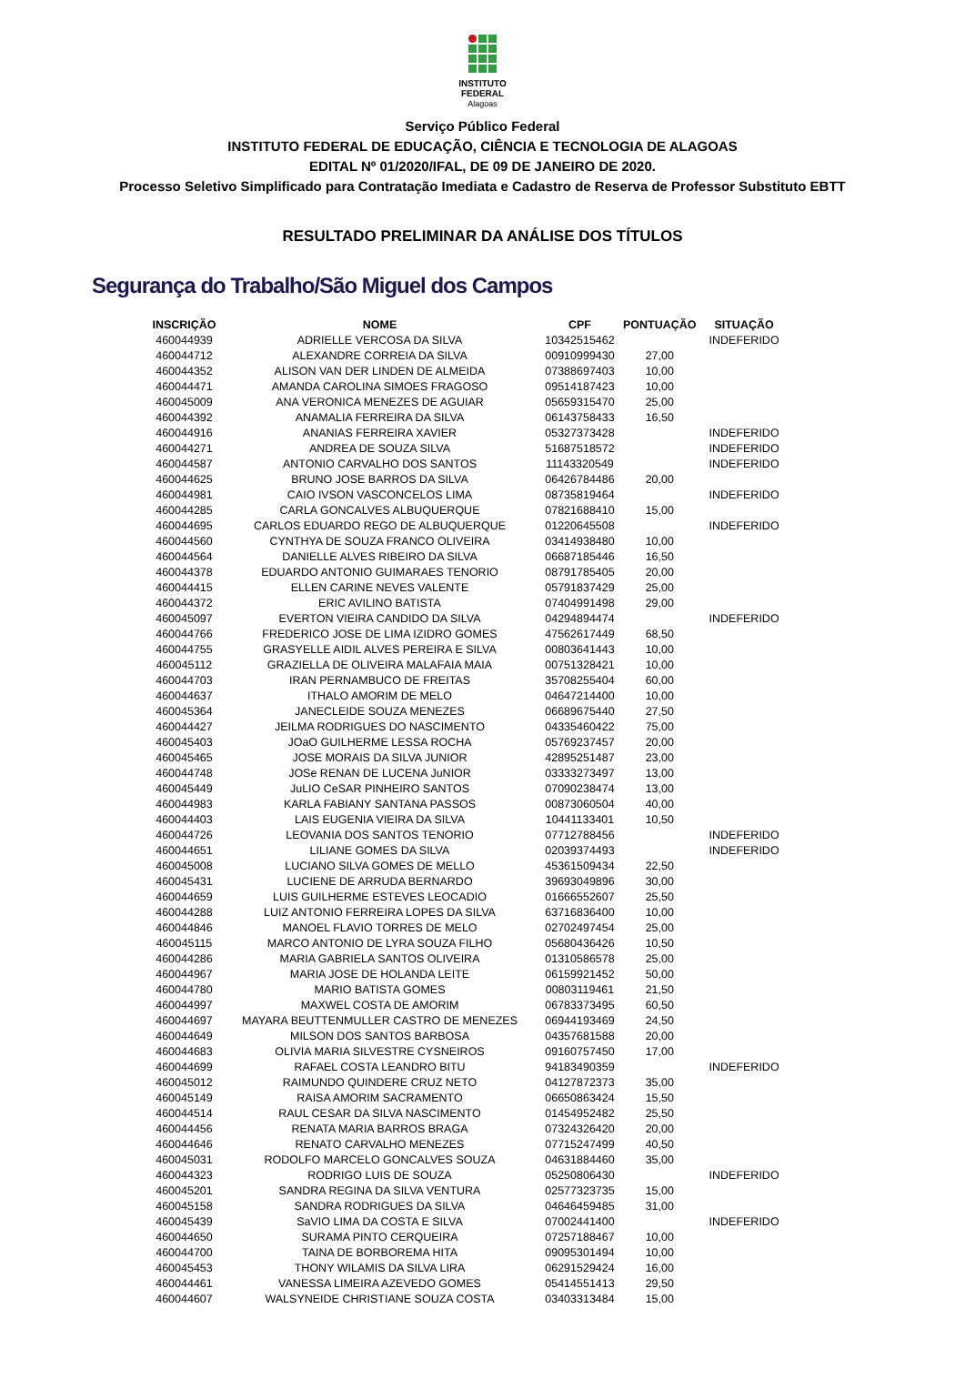INSTITUTO FEDERAL
Alagoas
Serviço Público Federal
INSTITUTO FEDERAL DE EDUCAÇÃO, CIÊNCIA E TECNOLOGIA DE ALAGOAS
EDITAL Nº 01/2020/IFAL, DE 09 DE JANEIRO DE 2020.
Processo Seletivo Simplificado para Contratação Imediata e Cadastro de Reserva de Professor Substituto EBTT
RESULTADO PRELIMINAR DA ANÁLISE DOS TÍTULOS
Segurança do Trabalho/São Miguel dos Campos
| INSCRIÇÃO | NOME | CPF | PONTUAÇÃO | SITUAÇÃO |
| --- | --- | --- | --- | --- |
| 460044939 | ADRIELLE VERCOSA DA SILVA | 10342515462 | | INDEFERIDO |
| 460044712 | ALEXANDRE CORREIA DA SILVA | 00910999430 | 27,00 | |
| 460044352 | ALISON VAN DER LINDEN DE ALMEIDA | 07388697403 | 10,00 | |
| 460044471 | AMANDA CAROLINA SIMOES FRAGOSO | 09514187423 | 10,00 | |
| 460045009 | ANA VERONICA MENEZES DE AGUIAR | 05659315470 | 25,00 | |
| 460044392 | ANAMALIA FERREIRA DA SILVA | 06143758433 | 16,50 | |
| 460044916 | ANANIAS FERREIRA XAVIER | 05327373428 | | INDEFERIDO |
| 460044271 | ANDREA DE SOUZA SILVA | 51687518572 | | INDEFERIDO |
| 460044587 | ANTONIO CARVALHO DOS SANTOS | 11143320549 | | INDEFERIDO |
| 460044625 | BRUNO JOSE BARROS DA SILVA | 06426784486 | 20,00 | |
| 460044981 | CAIO IVSON VASCONCELOS LIMA | 08735819464 | | INDEFERIDO |
| 460044285 | CARLA GONCALVES ALBUQUERQUE | 07821688410 | 15,00 | |
| 460044695 | CARLOS EDUARDO REGO DE ALBUQUERQUE | 01220645508 | | INDEFERIDO |
| 460044560 | CYNTHYA DE SOUZA FRANCO OLIVEIRA | 03414938480 | 10,00 | |
| 460044564 | DANIELLE ALVES RIBEIRO DA SILVA | 06687185446 | 16,50 | |
| 460044378 | EDUARDO ANTONIO GUIMARAES TENORIO | 08791785405 | 20,00 | |
| 460044415 | ELLEN CARINE NEVES VALENTE | 05791837429 | 25,00 | |
| 460044372 | ERIC AVILINO BATISTA | 07404991498 | 29,00 | |
| 460045097 | EVERTON VIEIRA CANDIDO DA SILVA | 04294894474 | | INDEFERIDO |
| 460044766 | FREDERICO JOSE DE LIMA IZIDRO GOMES | 47562617449 | 68,50 | |
| 460044755 | GRASYELLE AIDIL ALVES PEREIRA E SILVA | 00803641443 | 10,00 | |
| 460045112 | GRAZIELLA DE OLIVEIRA MALAFAIA MAIA | 00751328421 | 10,00 | |
| 460044703 | IRAN PERNAMBUCO DE FREITAS | 35708255404 | 60,00 | |
| 460044637 | ITHALO AMORIM DE MELO | 04647214400 | 10,00 | |
| 460045364 | JANECLEIDE SOUZA MENEZES | 06689675440 | 27,50 | |
| 460044427 | JEILMA RODRIGUES DO NASCIMENTO | 04335460422 | 75,00 | |
| 460045403 | JOaO GUILHERME LESSA ROCHA | 05769237457 | 20,00 | |
| 460045465 | JOSE MORAIS DA SILVA JUNIOR | 42895251487 | 23,00 | |
| 460044748 | JOSe RENAN DE LUCENA JuNIOR | 03333273497 | 13,00 | |
| 460045449 | JuLIO CeSAR PINHEIRO SANTOS | 07090238474 | 13,00 | |
| 460044983 | KARLA FABIANY SANTANA PASSOS | 00873060504 | 40,00 | |
| 460044403 | LAIS EUGENIA VIEIRA DA SILVA | 10441133401 | 10,50 | |
| 460044726 | LEOVANIA DOS SANTOS TENORIO | 07712788456 | | INDEFERIDO |
| 460044651 | LILIANE GOMES DA SILVA | 02039374493 | | INDEFERIDO |
| 460045008 | LUCIANO SILVA GOMES DE MELLO | 45361509434 | 22,50 | |
| 460045431 | LUCIENE DE ARRUDA BERNARDO | 39693049896 | 30,00 | |
| 460044659 | LUIS GUILHERME ESTEVES LEOCADIO | 01666552607 | 25,50 | |
| 460044288 | LUIZ ANTONIO FERREIRA LOPES DA SILVA | 63716836400 | 10,00 | |
| 460044846 | MANOEL FLAVIO TORRES DE MELO | 02702497454 | 25,00 | |
| 460045115 | MARCO ANTONIO DE LYRA SOUZA FILHO | 05680436426 | 10,50 | |
| 460044286 | MARIA GABRIELA SANTOS OLIVEIRA | 01310586578 | 25,00 | |
| 460044967 | MARIA JOSE DE HOLANDA LEITE | 06159921452 | 50,00 | |
| 460044780 | MARIO BATISTA GOMES | 00803119461 | 21,50 | |
| 460044997 | MAXWEL COSTA DE AMORIM | 06783373495 | 60,50 | |
| 460044697 | MAYARA BEUTTENMULLER CASTRO DE MENEZES | 06944193469 | 24,50 | |
| 460044649 | MILSON DOS SANTOS BARBOSA | 04357681588 | 20,00 | |
| 460044683 | OLIVIA MARIA SILVESTRE CYSNEIROS | 09160757450 | 17,00 | |
| 460044699 | RAFAEL COSTA LEANDRO BITU | 94183490359 | | INDEFERIDO |
| 460045012 | RAIMUNDO QUINDERE CRUZ NETO | 04127872373 | 35,00 | |
| 460045149 | RAISA AMORIM SACRAMENTO | 06650863424 | 15,50 | |
| 460044514 | RAUL CESAR DA SILVA NASCIMENTO | 01454952482 | 25,50 | |
| 460044456 | RENATA MARIA BARROS BRAGA | 07324326420 | 20,00 | |
| 460044646 | RENATO CARVALHO MENEZES | 07715247499 | 40,50 | |
| 460045031 | RODOLFO MARCELO GONCALVES SOUZA | 04631884460 | 35,00 | |
| 460044323 | RODRIGO LUIS DE SOUZA | 05250806430 | | INDEFERIDO |
| 460045201 | SANDRA REGINA DA SILVA VENTURA | 02577323735 | 15,00 | |
| 460045158 | SANDRA RODRIGUES DA SILVA | 04646459485 | 31,00 | |
| 460045439 | SaVIO LIMA DA COSTA E SILVA | 07002441400 | | INDEFERIDO |
| 460044650 | SURAMA PINTO CERQUEIRA | 07257188467 | 10,00 | |
| 460044700 | TAINA DE BORBOREMA HITA | 09095301494 | 10,00 | |
| 460045453 | THONY WILAMIS DA SILVA LIRA | 06291529424 | 16,00 | |
| 460044461 | VANESSA LIMEIRA AZEVEDO GOMES | 05414551413 | 29,50 | |
| 460044607 | WALSYNEIDE CHRISTIANE SOUZA COSTA | 03403313484 | 15,00 | |